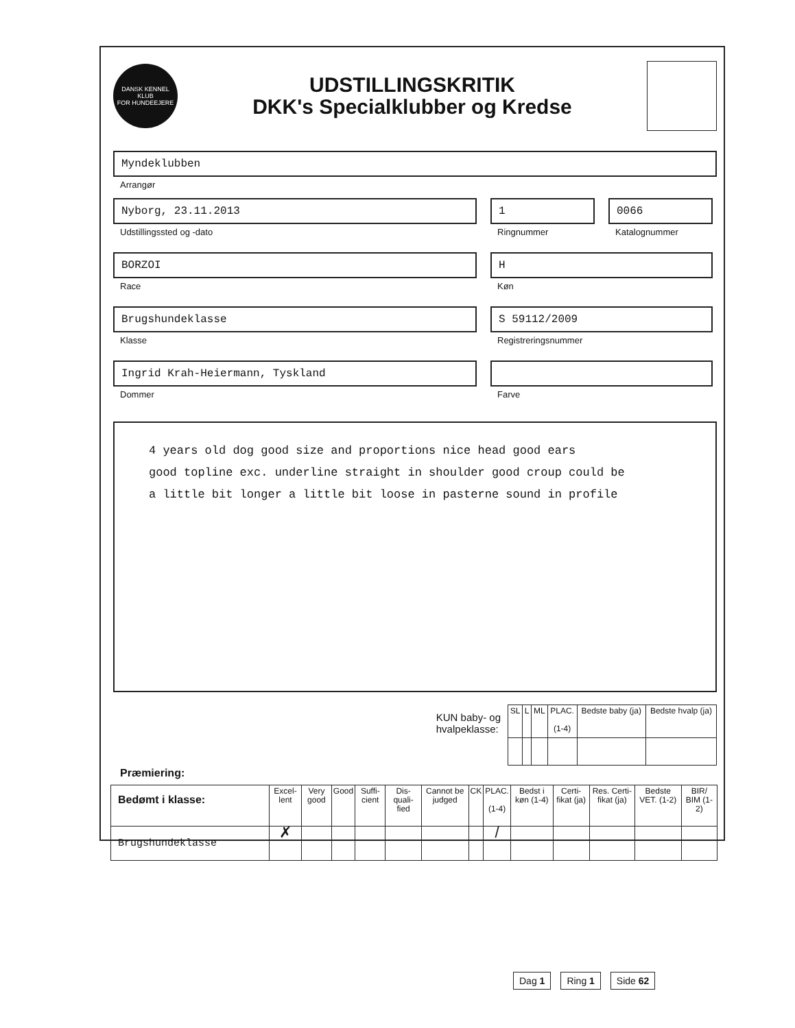DANSK KENNEL KLUB
FOR HUNDEEJERE
UDSTILLINGSKRITIK
DKK's Specialklubber og Kredse
Myndeklubben
Arrangør
Nyborg, 23.11.2013
Udstillingssted og -dato
1
Ringnummer
0066
Katalognummer
BORZOI
Race
H
Køn
Brugshundeklasse
Klasse
S 59112/2009
Registreringsnummer
Ingrid Krah-Heiermann, Tyskland
Dommer
Farve
4 years old dog good size and proportions nice head good ears
good topline exc. underline straight in shoulder good croup could be
a little bit longer a little bit loose in pasterne sound in profile
KUN baby- og
hvalpeklasse:
| SL | L | ML | PLAC. (1-4) | Bedste baby (ja) | Bedste hvalp (ja) |
| --- | --- | --- | --- | --- | --- |
Præmiering:
| Bedømt i klasse: | Excel-lent | Very good | Good | Suffi-cient | Dis-quali-fied | Cannot be judged | CK | PLAC. (1-4) | Bedst i køn (1-4) | Certi-fikat (ja) | Res. Certi-fikat (ja) | Bedste VET. (1-2) | BIR/ BIM (1-2) |
| --- | --- | --- | --- | --- | --- | --- | --- | --- | --- | --- | --- | --- | --- |
| Brugshundeklasse | ✗ | | | | | | | / | | | | | |
Dag 1 Ring 1 Side 62